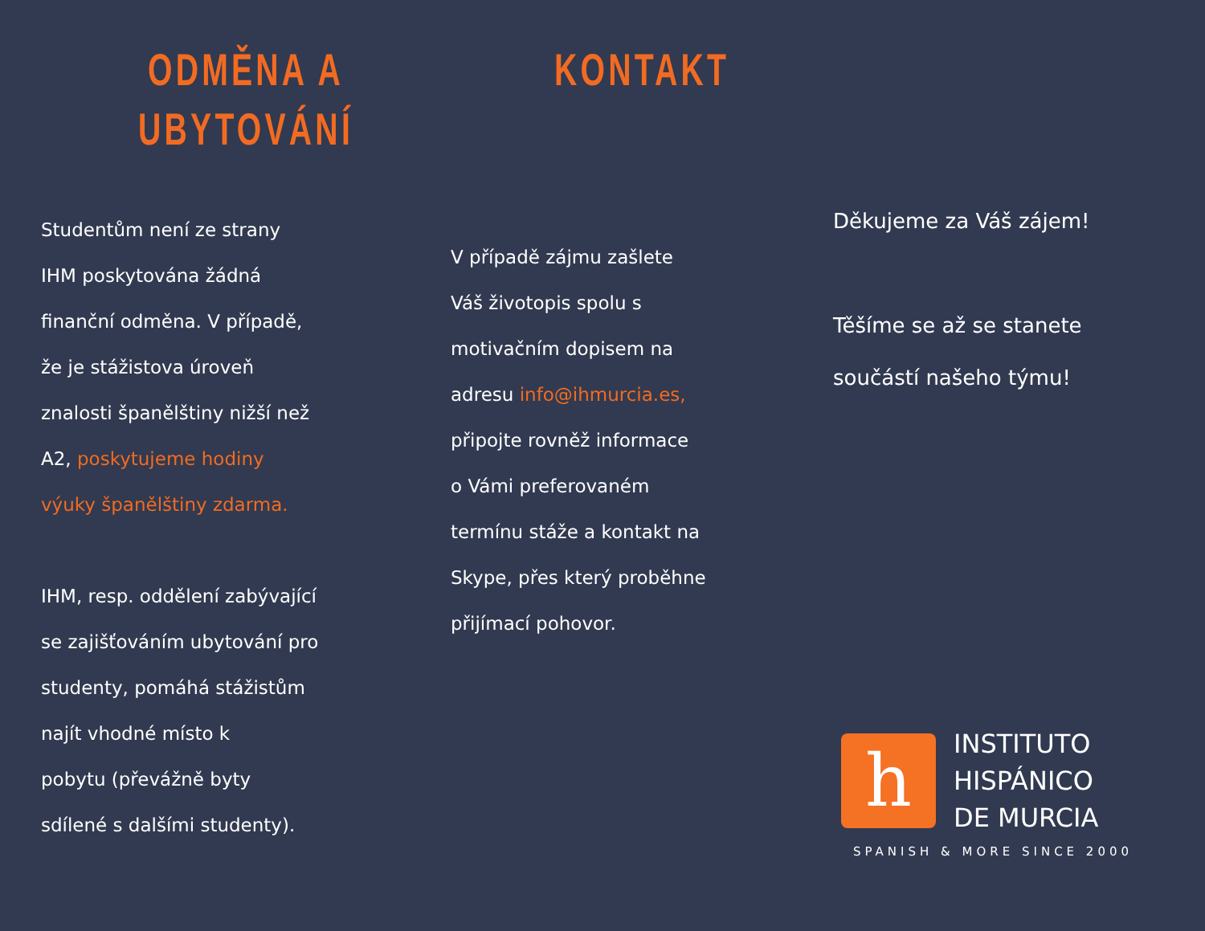ODMĚNA A
UBYTOVÁNÍ
Studentům není ze strany
IHM poskytována žádná
finanční odměna. V případě,
že je stážistova úroveň
znalosti španělštiny nižší než
A2, poskytujeme hodiny
výuky španělštiny zdarma.
IHM, resp. oddělení zabývající
se zajišťováním ubytování pro
studenty, pomáhá stážistům
najít vhodné místo k
pobytu (převážně byty
sdílené s dalšími studenty).
KONTAKT
V případě zájmu zašlete
Váš životopis spolu s
motivačním dopisem na
adresu info@ihmurcia.es,
připojte rovněž informace
o Vámi preferovaném
termínu stáže a kontakt na
Skype, přes který proběhne
přijímací pohovor.
Děkujeme za Váš zájem!
Těšíme se až se stanete
součástí našeho týmu!
h
INSTITUTO
HISPÁNICO
DE MURCIA
SPANISH & MORE SINCE 2000